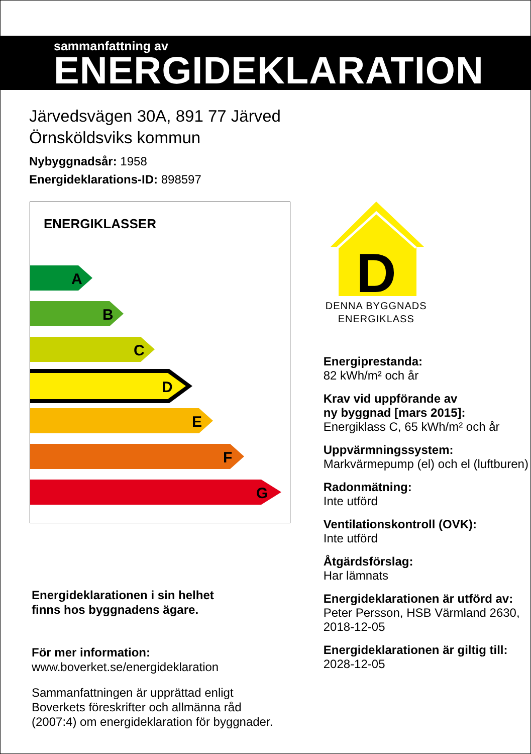sammanfattning av
ENERGIDEKLARATION
Järvedsvägen 30A, 891 77 Järved
Örnsköldsviks kommun
Nybyggnadsår: 1958
Energideklarations-ID: 898597
ENERGIKLASSER
A
B
C
D
E
F
G
Energideklarationen i sin helhet
finns hos byggnadens ägare.
För mer information:
www.boverket.se/energideklaration
Sammanfattningen är upprättad enligt
Boverkets föreskrifter och allmänna råd
(2007:4) om energideklaration för byggnader.
D
DENNA BYGGNADS
ENERGIKLASS
Energiprestanda:
82 kWh/m² och år
Krav vid uppförande av
ny byggnad [mars 2015]:
Energiklass C, 65 kWh/m² och år
Uppvärmningssystem:
Markvärmepump (el) och el (luftburen)
Radonmätning:
Inte utförd
Ventilationskontroll (OVK):
Inte utförd
Åtgärdsförslag:
Har lämnats
Energideklarationen är utförd av:
Peter Persson, HSB Värmland 2630, 2018-12-05
Energideklarationen är giltig till:
2028-12-05